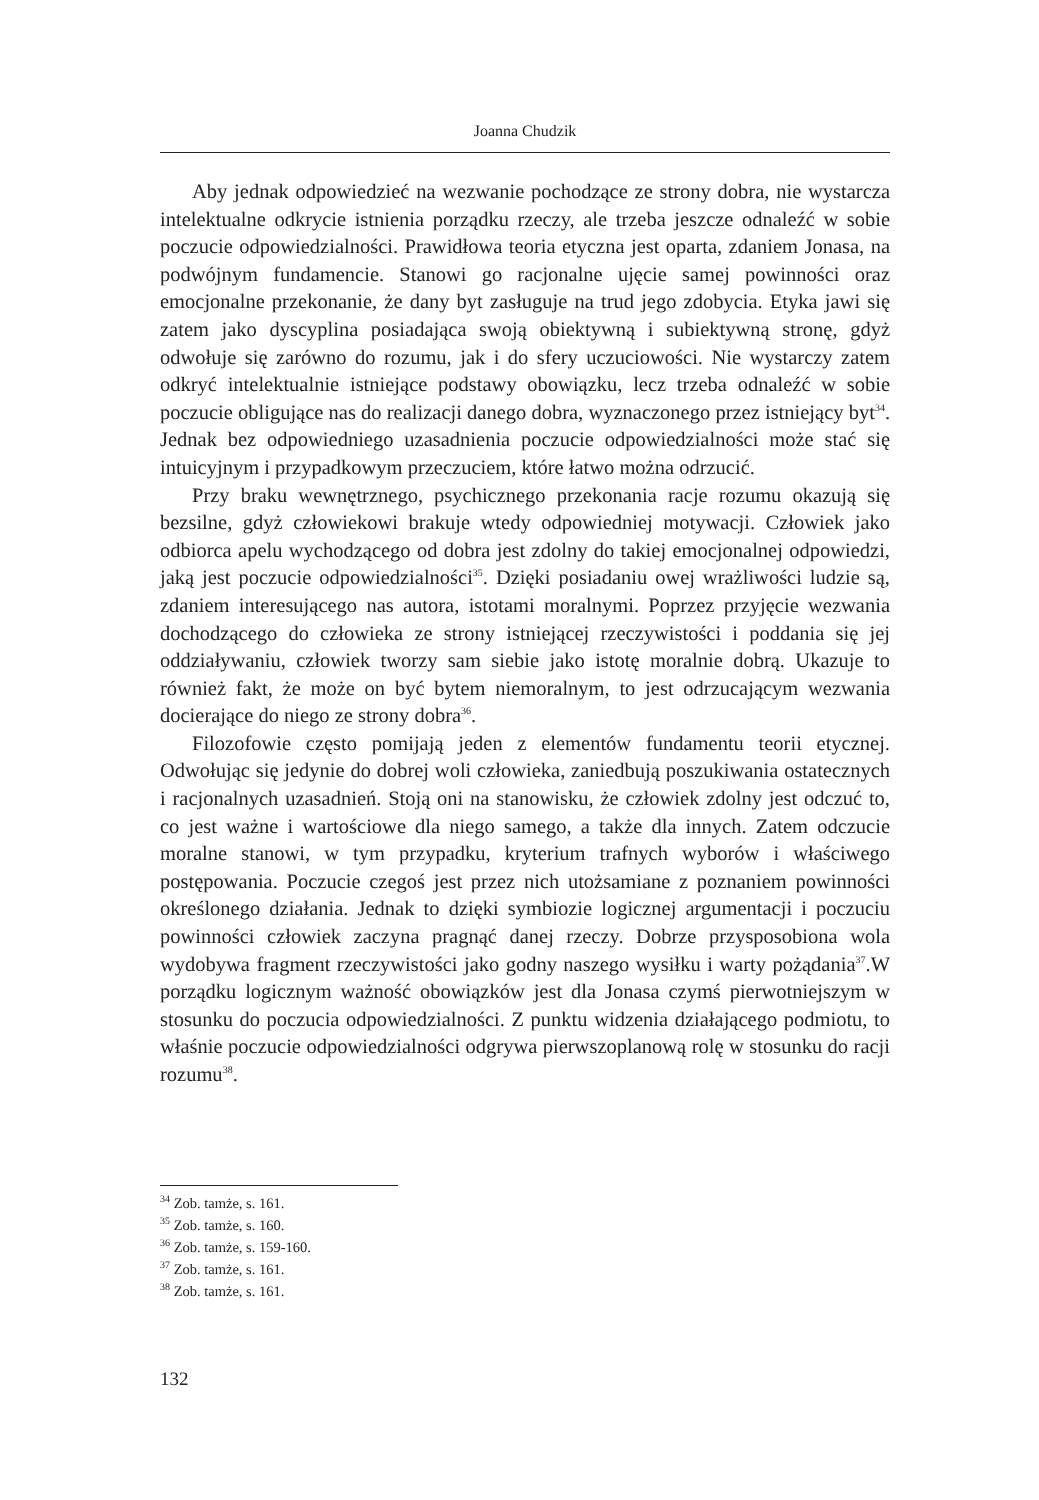Joanna Chudzik
Aby jednak odpowiedzieć na wezwanie pochodzące ze strony dobra, nie wystarcza intelektualne odkrycie istnienia porządku rzeczy, ale trzeba jeszcze odnaleźć w sobie poczucie odpowiedzialności. Prawidłowa teoria etyczna jest oparta, zdaniem Jonasa, na podwójnym fundamencie. Stanowi go racjonalne ujęcie samej powinności oraz emocjonalne przekonanie, że dany byt zasługuje na trud jego zdobycia. Etyka jawi się zatem jako dyscyplina posiadająca swoją obiektywną i subiektywną stronę, gdyż odwołuje się zarówno do rozumu, jak i do sfery uczuciowości. Nie wystarczy zatem odkryć intelektualnie istniejące podstawy obowiązku, lecz trzeba odnaleźć w sobie poczucie obligujące nas do realizacji danego dobra, wyznaczonego przez istniejący byt<sup>34</sup>. Jednak bez odpowiedniego uzasadnienia poczucie odpowiedzialności może stać się intuicyjnym i przypadkowym przeczuciem, które łatwo można odrzucić.
Przy braku wewnętrznego, psychicznego przekonania racje rozumu okazują się bezsilne, gdyż człowiekowi brakuje wtedy odpowiedniej motywacji. Człowiek jako odbiorca apelu wychodzącego od dobra jest zdolny do takiej emocjonalnej odpowiedzi, jaką jest poczucie odpowiedzialności<sup>35</sup>. Dzięki posiadaniu owej wrażliwości ludzie są, zdaniem interesującego nas autora, istotami moralnymi. Poprzez przyjęcie wezwania dochodzącego do człowieka ze strony istniejącej rzeczywistości i poddania się jej oddziaływaniu, człowiek tworzy sam siebie jako istotę moralnie dobrą. Ukazuje to również fakt, że może on być bytem niemoralnym, to jest odrzucającym wezwania docierające do niego ze strony dobra<sup>36</sup>.
Filozofowie często pomijają jeden z elementów fundamentu teorii etycznej. Odwołując się jedynie do dobrej woli człowieka, zaniedbują poszukiwania ostatecznych i racjonalnych uzasadnień. Stoją oni na stanowisku, że człowiek zdolny jest odczuć to, co jest ważne i wartościowe dla niego samego, a także dla innych. Zatem odczucie moralne stanowi, w tym przypadku, kryterium trafnych wyborów i właściwego postępowania. Poczucie czegoś jest przez nich utożsamiane z poznaniem powinności określonego działania. Jednak to dzięki symbiozie logicznej argumentacji i poczuciu powinności człowiek zaczyna pragnąć danej rzeczy. Dobrze przysposobiona wola wydobywa fragment rzeczywistości jako godny naszego wysiłku i warty pożądania<sup>37</sup>.W porządku logicznym ważność obowiązków jest dla Jonasa czymś pierwotniejszym w stosunku do poczucia odpowiedzialności. Z punktu widzenia działającego podmiotu, to właśnie poczucie odpowiedzialności odgrywa pierwszoplanową rolę w stosunku do racji rozumu<sup>38</sup>.
<sup>34</sup> Zob. tamże, s. 161.
<sup>35</sup> Zob. tamże, s. 160.
<sup>36</sup> Zob. tamże, s. 159-160.
<sup>37</sup> Zob. tamże, s. 161.
<sup>38</sup> Zob. tamże, s. 161.
132